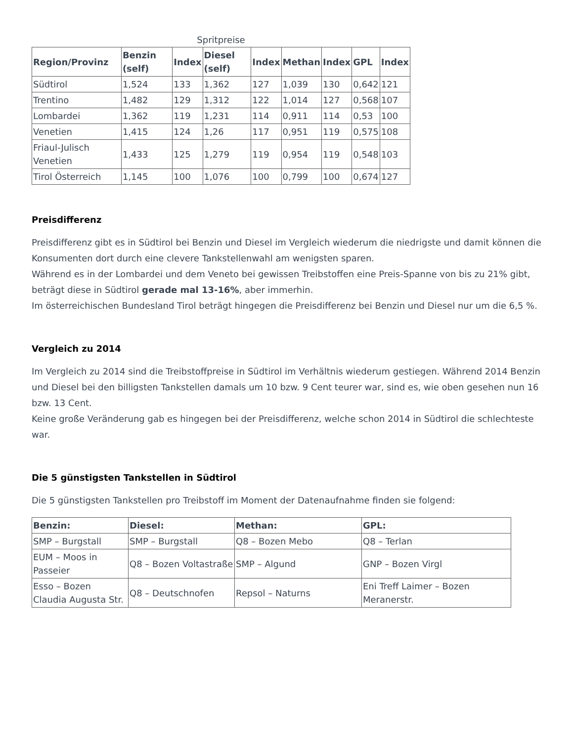Spritpreise
| Region/Provinz | Benzin (self) | Index | Diesel (self) | Index | Methan | Index | GPL | Index |
| --- | --- | --- | --- | --- | --- | --- | --- | --- |
| Südtirol | 1,524 | 133 | 1,362 | 127 | 1,039 | 130 | 0,642 | 121 |
| Trentino | 1,482 | 129 | 1,312 | 122 | 1,014 | 127 | 0,568 | 107 |
| Lombardei | 1,362 | 119 | 1,231 | 114 | 0,911 | 114 | 0,53 | 100 |
| Venetien | 1,415 | 124 | 1,26 | 117 | 0,951 | 119 | 0,575 | 108 |
| Friaul-Julisch Venetien | 1,433 | 125 | 1,279 | 119 | 0,954 | 119 | 0,548 | 103 |
| Tirol Österreich | 1,145 | 100 | 1,076 | 100 | 0,799 | 100 | 0,674 | 127 |
Preisdifferenz
Preisdifferenz gibt es in Südtirol bei Benzin und Diesel im Vergleich wiederum die niedrigste und damit können die Konsumenten dort durch eine clevere Tankstellenwahl am wenigsten sparen.
Während es in der Lombardei und dem Veneto bei gewissen Treibstoffen eine Preis-Spanne von bis zu 21% gibt, beträgt diese in Südtirol gerade mal 13-16%, aber immerhin.
Im österreichischen Bundesland Tirol beträgt hingegen die Preisdifferenz bei Benzin und Diesel nur um die 6,5 %.
Vergleich zu 2014
Im Vergleich zu 2014 sind die Treibstoffpreise in Südtirol im Verhältnis wiederum gestiegen. Während 2014 Benzin und Diesel bei den billigsten Tankstellen damals um 10 bzw. 9 Cent teurer war, sind es, wie oben gesehen nun 16 bzw. 13 Cent.
Keine große Veränderung gab es hingegen bei der Preisdifferenz, welche schon 2014 in Südtirol die schlechteste war.
Die 5 günstigsten Tankstellen in Südtirol
Die 5 günstigsten Tankstellen pro Treibstoff im Moment der Datenaufnahme finden sie folgend:
| Benzin: | Diesel: | Methan: | GPL: |
| --- | --- | --- | --- |
| SMP – Burgstall | SMP – Burgstall | Q8 – Bozen Mebo | Q8 – Terlan |
| EUM – Moos in Passeier | Q8 – Bozen Voltastraße | SMP – Algund | GNP – Bozen Virgl |
| Esso – Bozen Claudia Augusta Str. | Q8 – Deutschnofen | Repsol – Naturns | Eni Treff Laimer – Bozen Meranerstr. |